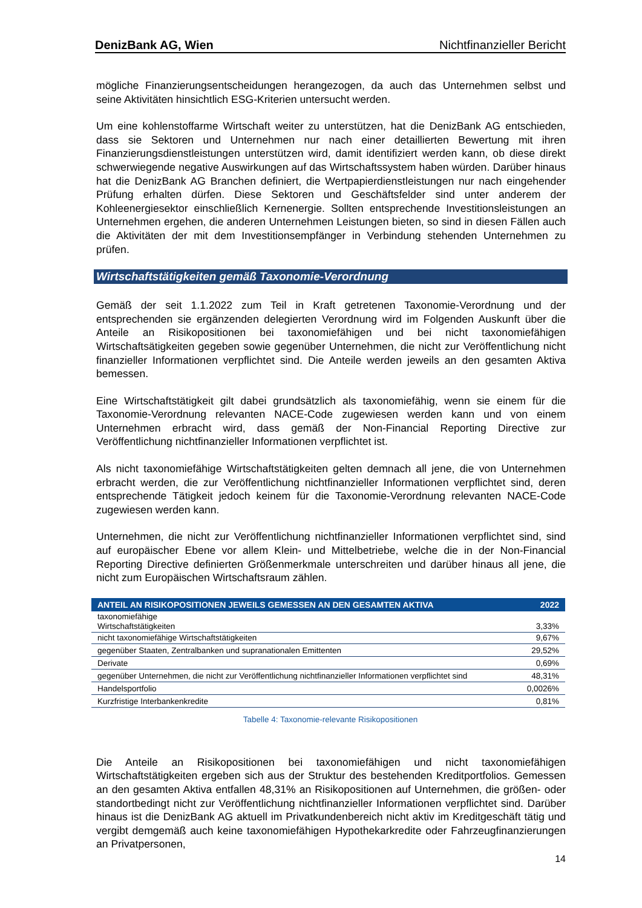DenizBank AG, Wien Nichtfinanzieller Bericht
mögliche Finanzierungsentscheidungen herangezogen, da auch das Unternehmen selbst und seine Aktivitäten hinsichtlich ESG-Kriterien untersucht werden.
Um eine kohlenstoffarme Wirtschaft weiter zu unterstützen, hat die DenizBank AG entschieden, dass sie Sektoren und Unternehmen nur nach einer detaillierten Bewertung mit ihren Finanzierungsdienstleistungen unterstützen wird, damit identifiziert werden kann, ob diese direkt schwerwiegende negative Auswirkungen auf das Wirtschaftssystem haben würden. Darüber hinaus hat die DenizBank AG Branchen definiert, die Wertpapierdienstleistungen nur nach eingehender Prüfung erhalten dürfen. Diese Sektoren und Geschäftsfelder sind unter anderem der Kohleenergiesektor einschließlich Kernenergie. Sollten entsprechende Investitionsleistungen an Unternehmen ergehen, die anderen Unternehmen Leistungen bieten, so sind in diesen Fällen auch die Aktivitäten der mit dem Investitionsempfänger in Verbindung stehenden Unternehmen zu prüfen.
Wirtschaftstätigkeiten gemäß Taxonomie-Verordnung
Gemäß der seit 1.1.2022 zum Teil in Kraft getretenen Taxonomie-Verordnung und der entsprechenden sie ergänzenden delegierten Verordnung wird im Folgenden Auskunft über die Anteile an Risikopositionen bei taxonomiefähigen und bei nicht taxonomiefähigen Wirtschaftsätigkeiten gegeben sowie gegenüber Unternehmen, die nicht zur Veröffentlichung nicht finanzieller Informationen verpflichtet sind. Die Anteile werden jeweils an den gesamten Aktiva bemessen.
Eine Wirtschaftstätigkeit gilt dabei grundsätzlich als taxonomiefähig, wenn sie einem für die Taxonomie-Verordnung relevanten NACE-Code zugewiesen werden kann und von einem Unternehmen erbracht wird, dass gemäß der Non-Financial Reporting Directive zur Veröffentlichung nichtfinanzieller Informationen verpflichtet ist.
Als nicht taxonomiefähige Wirtschaftstätigkeiten gelten demnach all jene, die von Unternehmen erbracht werden, die zur Veröffentlichung nichtfinanzieller Informationen verpflichtet sind, deren entsprechende Tätigkeit jedoch keinem für die Taxonomie-Verordnung relevanten NACE-Code zugewiesen werden kann.
Unternehmen, die nicht zur Veröffentlichung nichtfinanzieller Informationen verpflichtet sind, sind auf europäischer Ebene vor allem Klein- und Mittelbetriebe, welche die in der Non-Financial Reporting Directive definierten Größenmerkmale unterschreiten und darüber hinaus all jene, die nicht zum Europäischen Wirtschaftsraum zählen.
| ANTEIL AN RISIKOPOSITIONEN JEWEILS GEMESSEN AN DEN GESAMTEN AKTIVA | 2022 |
| --- | --- |
| taxonomiefähige Wirtschaftstätigkeiten | 3,33% |
| nicht taxonomiefähige Wirtschaftstätigkeiten | 9,67% |
| gegenüber Staaten, Zentralbanken und supranationalen Emittenten | 29,52% |
| Derivate | 0,69% |
| gegenüber Unternehmen, die nicht zur Veröffentlichung nichtfinanzieller Informationen verpflichtet sind | 48,31% |
| Handelsportfolio | 0,0026% |
| Kurzfristige Interbankenkredite | 0,81% |
Tabelle 4: Taxonomie-relevante Risikopositionen
Die Anteile an Risikopositionen bei taxonomiefähigen und nicht taxonomiefähigen Wirtschaftstätigkeiten ergeben sich aus der Struktur des bestehenden Kreditportfolios. Gemessen an den gesamten Aktiva entfallen 48,31% an Risikopositionen auf Unternehmen, die größen- oder standortbedingt nicht zur Veröffentlichung nichtfinanzieller Informationen verpflichtet sind. Darüber hinaus ist die DenizBank AG aktuell im Privatkundenbereich nicht aktiv im Kreditgeschäft tätig und vergibt demgemäß auch keine taxonomiefähigen Hypothekarkredite oder Fahrzeugfinanzierungen an Privatpersonen,
14